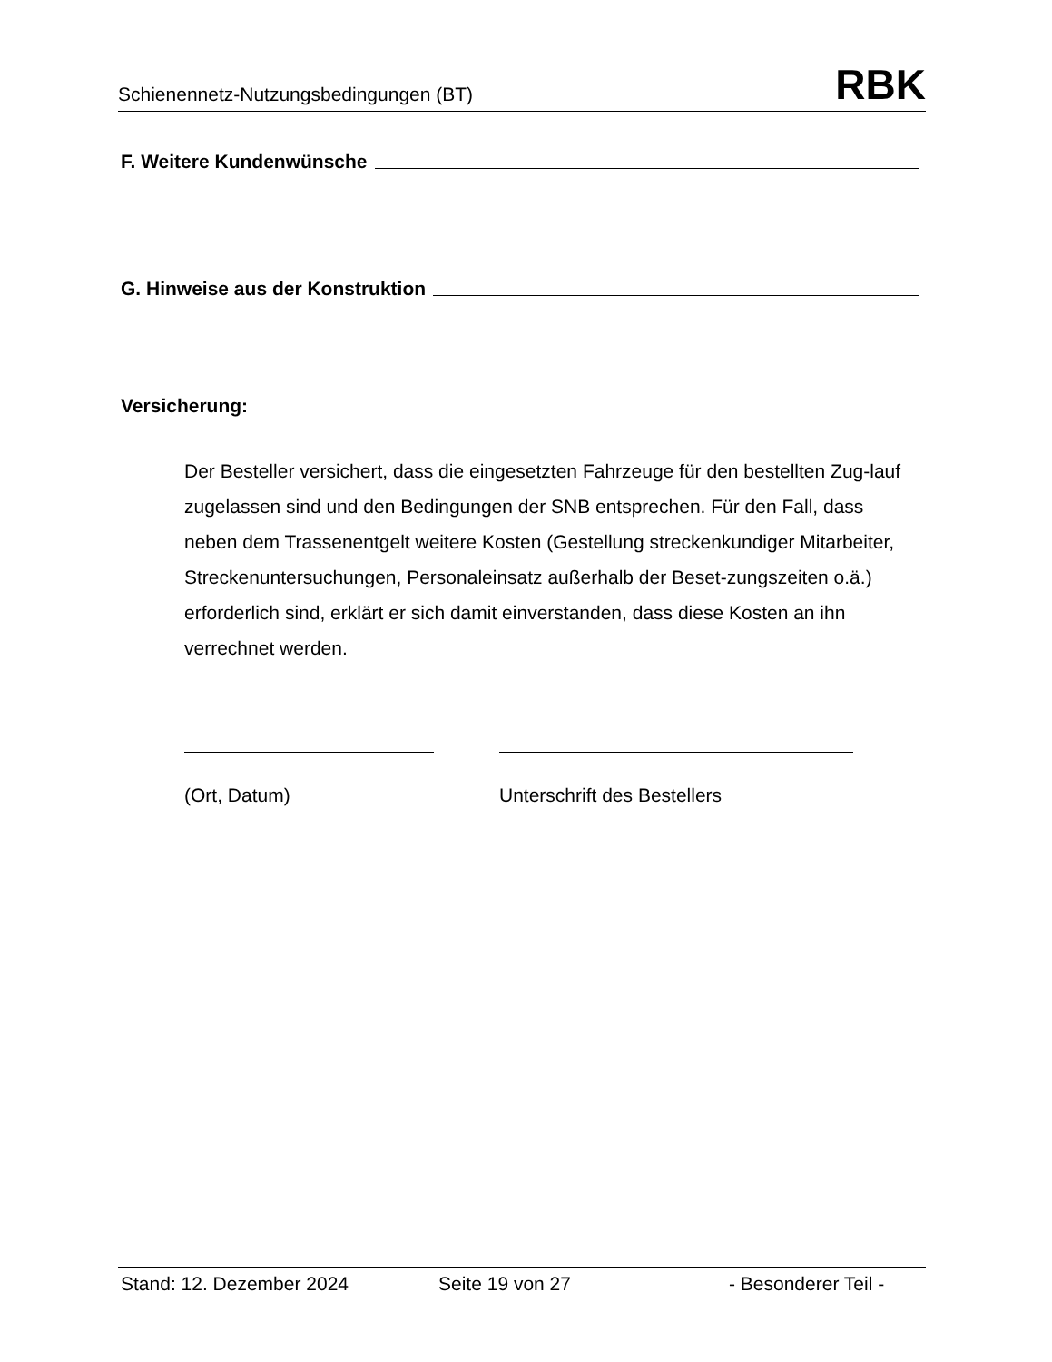Schienennetz-Nutzungsbedingungen (BT) RBK
F. Weitere Kundenwünsche
G. Hinweise aus der Konstruktion
Versicherung:
Der Besteller versichert, dass die eingesetzten Fahrzeuge für den bestellten Zug-lauf zugelassen sind und den Bedingungen der SNB entsprechen. Für den Fall, dass neben dem Trassenentgelt weitere Kosten (Gestellung streckenkundiger Mitarbeiter, Streckenuntersuchungen, Personaleinsatz außerhalb der Beset-zungszeiten o.ä.) erforderlich sind, erklärt er sich damit einverstanden, dass diese Kosten an ihn verrechnet werden.
(Ort, Datum) Unterschrift des Bestellers
Stand: 12. Dezember 2024 Seite 19 von 27 - Besonderer Teil -